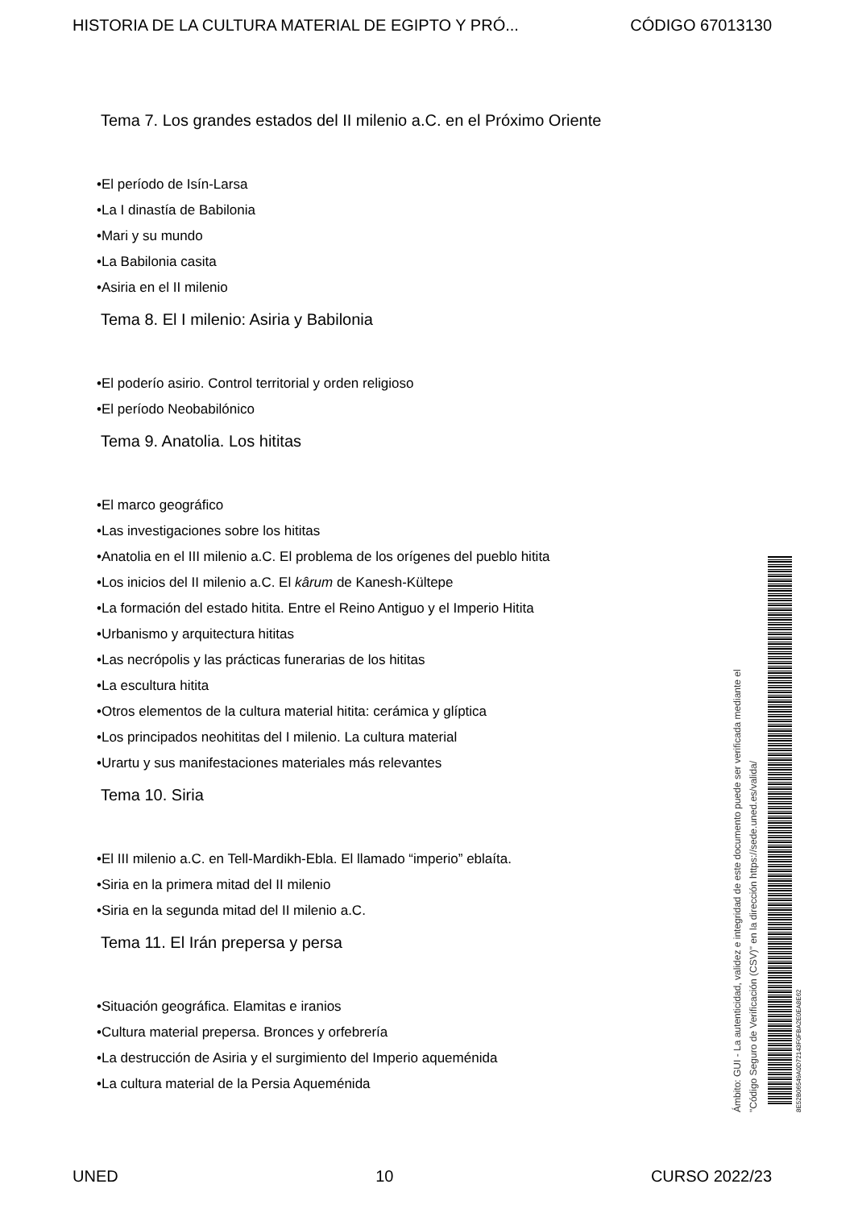HISTORIA DE LA CULTURA MATERIAL DE EGIPTO Y PRÓ... CÓDIGO 67013130
Tema 7. Los grandes estados del II milenio a.C. en el Próximo Oriente
•El período de Isín-Larsa
•La I dinastía de Babilonia
•Mari y su mundo
•La Babilonia casita
•Asiria en el II milenio
Tema 8. El I milenio: Asiria y Babilonia
•El poderío asirio. Control territorial y orden religioso
•El período Neobabilónico
Tema 9. Anatolia. Los hititas
•El marco geográfico
•Las investigaciones sobre los hititas
•Anatolia en el III milenio a.C. El problema de los orígenes del pueblo hitita
•Los inicios del II milenio a.C. El kârum de Kanesh-Kültepe
•La formación del estado hitita. Entre el Reino Antiguo y el Imperio Hitita
•Urbanismo y arquitectura hititas
•Las necrópolis y las prácticas funerarias de los hititas
•La escultura hitita
•Otros elementos de la cultura material hitita: cerámica y glíptica
•Los principados neohititas del I milenio. La cultura material
•Urartu y sus manifestaciones materiales más relevantes
Tema 10. Siria
•El III milenio a.C. en Tell-Mardikh-Ebla. El llamado “imperio” eblaíta.
•Siria en la primera mitad del II milenio
•Siria en la segunda mitad del II milenio a.C.
Tema 11. El Irán prepersa y persa
•Situación geográfica. Elamitas e iranios
•Cultura material prepersa. Bronces y orfebrería
•La destrucción de Asiria y el surgimiento del Imperio aqueménida
•La cultura material de la Persia Aqueménida
Ámbito: GUI - La autenticidad, validez e integridad de este documento puede ser verificada mediante el
"Código Seguro de Verificación (CSV)" en la dirección https://sede.uned.es/valida/
8E52B06549A0D72143F0FBA2E0EA8E62
UNED 10 CURSO 2022/23